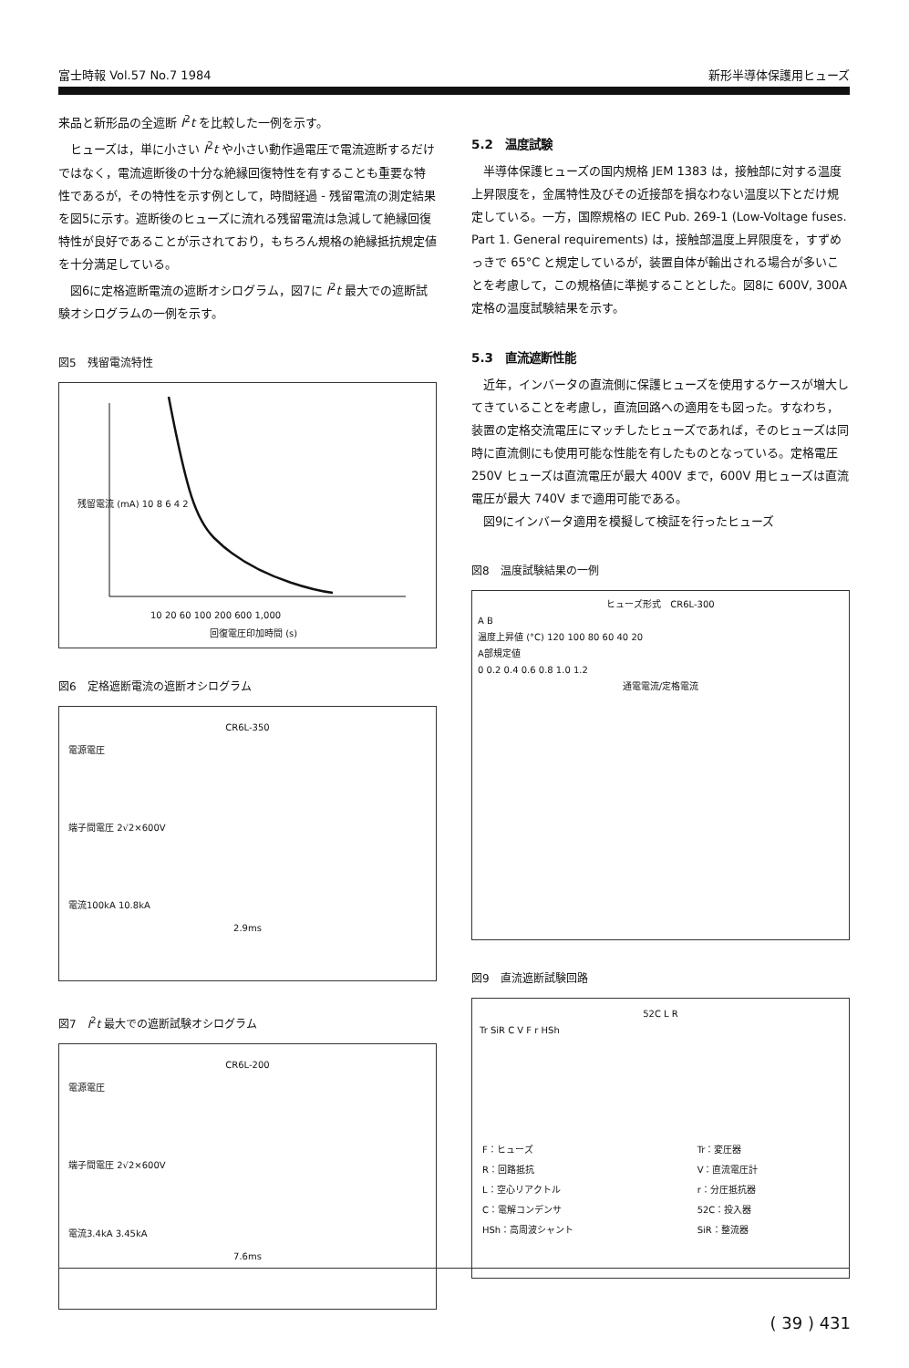富士時報 Vol.57 No.7 1984 新形半導体保護用ヒューズ
来品と新形品の全遮断 I<sup>2</sup>t を比較した一例を示す。
ヒューズは，単に小さい I<sup>2</sup>t や小さい動作過電圧で電流遮断するだけではなく，電流遮断後の十分な絶縁回復特性を有することも重要な特性であるが，その特性を示す例として，時間経過 - 残留電流の測定結果を図5に示す。遮断後のヒューズに流れる残留電流は急減して絶縁回復特性が良好であることが示されており，もちろん規格の絶縁抵抗規定値を十分満足している。
図6に定格遮断電流の遮断オシログラム，図7に I<sup>2</sup>t 最大での遮断試験オシログラムの一例を示す。
図5　残留電流特性
残留電流 (mA) 10 8 6 4 2
10 20 60 100 200 600 1,000
回復電圧印加時間 (s)
図6　定格遮断電流の遮断オシログラム
CR6L-350
電源電圧
端子間電圧 2√2×600V
電流100kA 10.8kA
2.9ms
図7　I<sup>2</sup>t 最大での遮断試験オシログラム
CR6L-200
電源電圧
端子間電圧 2√2×600V
電流3.4kA 3.45kA
7.6ms
5.2　温度試験
半導体保護ヒューズの国内規格 JEM 1383 は，接触部に対する温度上昇限度を，金属特性及びその近接部を損なわない温度以下とだけ規定している。一方，国際規格の IEC Pub. 269-1 (Low-Voltage fuses. Part 1. General requirements) は，接触部温度上昇限度を，すずめっきで 65°C と規定しているが，装置自体が輸出される場合が多いことを考慮して，この規格値に準拠することとした。図8に 600V, 300A 定格の温度試験結果を示す。
5.3　直流遮断性能
近年，インバータの直流側に保護ヒューズを使用するケースが増大してきていることを考慮し，直流回路への適用をも図った。すなわち，装置の定格交流電圧にマッチしたヒューズであれば，そのヒューズは同時に直流側にも使用可能な性能を有したものとなっている。定格電圧 250V ヒューズは直流電圧が最大 400V まで，600V 用ヒューズは直流電圧が最大 740V まで適用可能である。
図9にインバータ適用を模擬して検証を行ったヒューズ
図8　温度試験結果の一例
ヒューズ形式　CR6L-300
A B
温度上昇値 (°C) 120 100 80 60 40 20
A部規定値
0 0.2 0.4 0.6 0.8 1.0 1.2
通電電流/定格電流
図9　直流遮断試験回路
52C L R
Tr SiR C V F r HSh
| F：ヒューズ | Tr：変圧器 |
| R：回路抵抗 | V：直流電圧計 |
| L：空心リアクトル | r：分圧抵抗器 |
| C：電解コンデンサ | 52C：投入器 |
| HSh：高周波シャント | SiR：整流器 |
( 39 ) 431